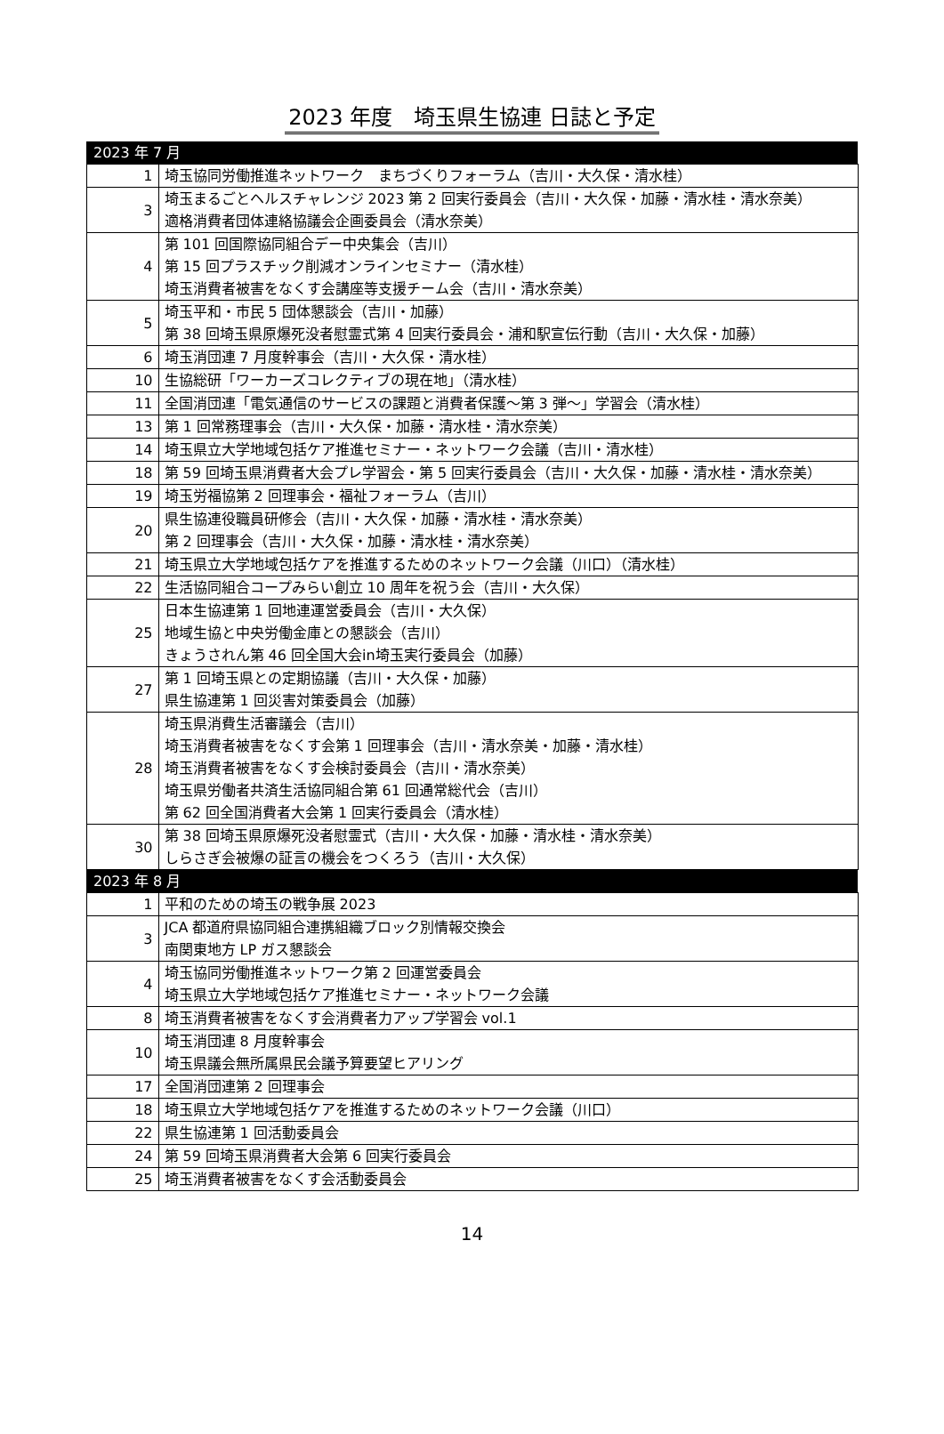2023 年度　埼玉県生協連 日誌と予定
| 2023 年 7 月 | |
| --- | --- |
| 1 | 埼玉協同労働推進ネットワーク まちづくりフォーラム（吉川・大久保・清水桂） |
| 3 | 埼玉まるごとヘルスチャレンジ 2023 第 2 回実行委員会（吉川・大久保・加藤・清水桂・清水奈美） 適格消費者団体連絡協議会企画委員会（清水奈美） |
| 4 | 第 101 回国際協同組合デー中央集会（吉川） 第 15 回プラスチック削減オンラインセミナー（清水桂） 埼玉消費者被害をなくす会講座等支援チーム会（吉川・清水奈美） |
| 5 | 埼玉平和・市民 5 団体懇談会（吉川・加藤） 第 38 回埼玉県原爆死没者慰霊式第 4 回実行委員会・浦和駅宣伝行動（吉川・大久保・加藤） |
| 6 | 埼玉消団連 7 月度幹事会（吉川・大久保・清水桂） |
| 10 | 生協総研「ワーカーズコレクティブの現在地」（清水桂） |
| 11 | 全国消団連「電気通信のサービスの課題と消費者保護～第 3 弾～」学習会（清水桂） |
| 13 | 第 1 回常務理事会（吉川・大久保・加藤・清水桂・清水奈美） |
| 14 | 埼玉県立大学地域包括ケア推進セミナー・ネットワーク会議（吉川・清水桂） |
| 18 | 第 59 回埼玉県消費者大会プレ学習会・第 5 回実行委員会（吉川・大久保・加藤・清水桂・清水奈美） |
| 19 | 埼玉労福協第 2 回理事会・福祉フォーラム（吉川） |
| 20 | 県生協連役職員研修会（吉川・大久保・加藤・清水桂・清水奈美） 第 2 回理事会（吉川・大久保・加藤・清水桂・清水奈美） |
| 21 | 埼玉県立大学地域包括ケアを推進するためのネットワーク会議（川口）（清水桂） |
| 22 | 生活協同組合コープみらい創立 10 周年を祝う会（吉川・大久保） |
| 25 | 日本生協連第 1 回地連運営委員会（吉川・大久保） 地域生協と中央労働金庫との懇談会（吉川） きょうされん第 46 回全国大会in埼玉実行委員会（加藤） |
| 27 | 第 1 回埼玉県との定期協議（吉川・大久保・加藤） 県生協連第 1 回災害対策委員会（加藤） |
| 28 | 埼玉県消費生活審議会（吉川） 埼玉消費者被害をなくす会第 1 回理事会（吉川・清水奈美・加藤・清水桂） 埼玉消費者被害をなくす会検討委員会（吉川・清水奈美） 埼玉県労働者共済生活協同組合第 61 回通常総代会（吉川） 第 62 回全国消費者大会第 1 回実行委員会（清水桂） |
| 30 | 第 38 回埼玉県原爆死没者慰霊式（吉川・大久保・加藤・清水桂・清水奈美） しらさぎ会被爆の証言の機会をつくろう（吉川・大久保） |
| 2023 年 8 月 | |
| 1 | 平和のための埼玉の戦争展 2023 |
| 3 | JCA 都道府県協同組合連携組織ブロック別情報交換会 南関東地方 LP ガス懇談会 |
| 4 | 埼玉協同労働推進ネットワーク第 2 回運営委員会 埼玉県立大学地域包括ケア推進セミナー・ネットワーク会議 |
| 8 | 埼玉消費者被害をなくす会消費者力アップ学習会 vol.1 |
| 10 | 埼玉消団連 8 月度幹事会 埼玉県議会無所属県民会議予算要望ヒアリング |
| 17 | 全国消団連第 2 回理事会 |
| 18 | 埼玉県立大学地域包括ケアを推進するためのネットワーク会議（川口） |
| 22 | 県生協連第 1 回活動委員会 |
| 24 | 第 59 回埼玉県消費者大会第 6 回実行委員会 |
| 25 | 埼玉消費者被害をなくす会活動委員会 |
14